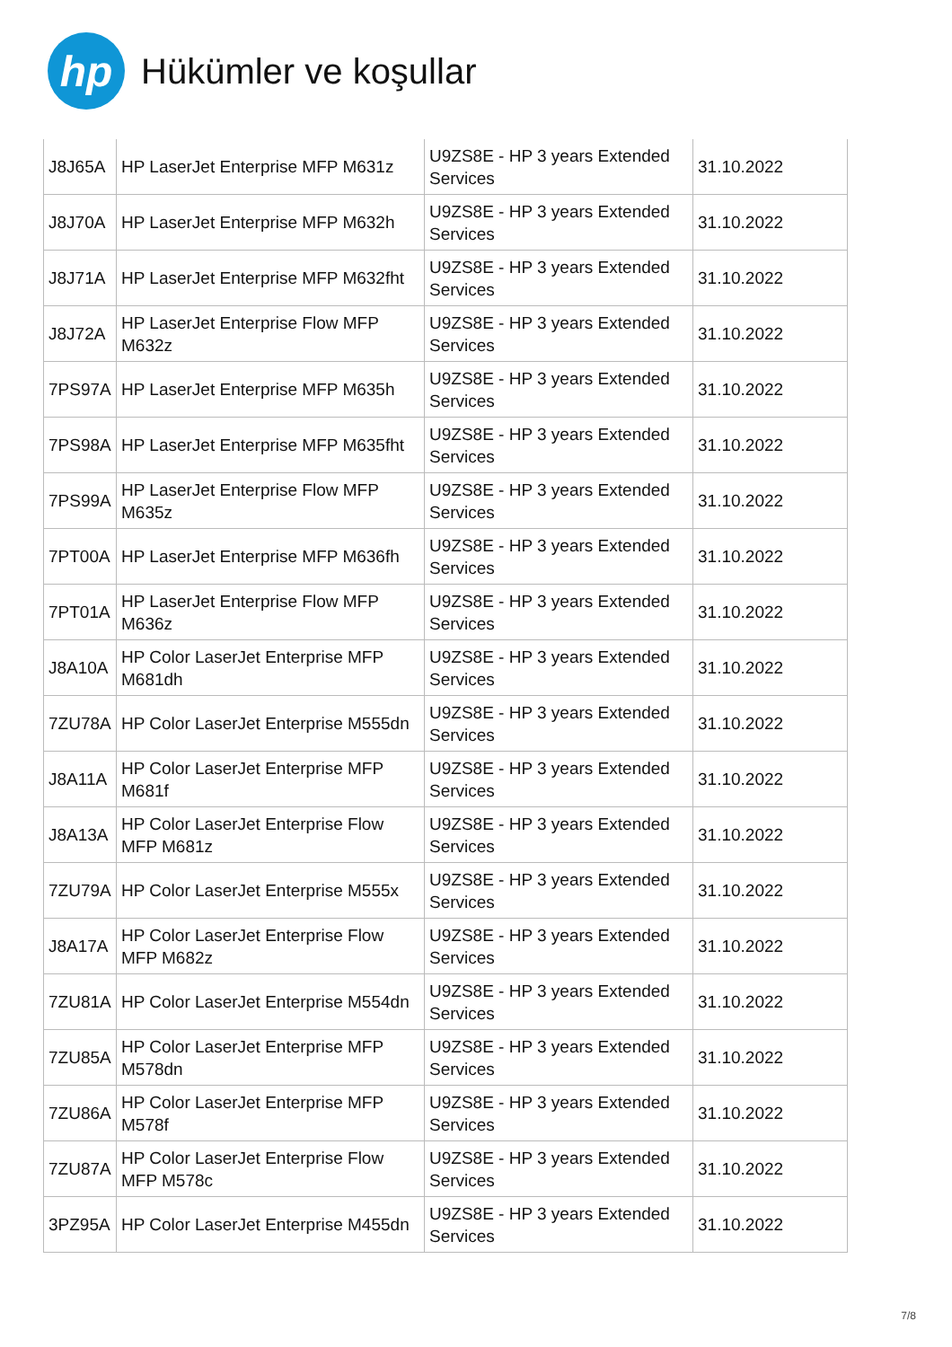hp
Hükümler ve koşullar
| J8J65A | HP LaserJet Enterprise MFP M631z | U9ZS8E - HP 3 years Extended Services | 31.10.2022 |
| J8J70A | HP LaserJet Enterprise MFP M632h | U9ZS8E - HP 3 years Extended Services | 31.10.2022 |
| J8J71A | HP LaserJet Enterprise MFP M632fht | U9ZS8E - HP 3 years Extended Services | 31.10.2022 |
| J8J72A | HP LaserJet Enterprise Flow MFP M632z | U9ZS8E - HP 3 years Extended Services | 31.10.2022 |
| 7PS97A | HP LaserJet Enterprise MFP M635h | U9ZS8E - HP 3 years Extended Services | 31.10.2022 |
| 7PS98A | HP LaserJet Enterprise MFP M635fht | U9ZS8E - HP 3 years Extended Services | 31.10.2022 |
| 7PS99A | HP LaserJet Enterprise Flow MFP M635z | U9ZS8E - HP 3 years Extended Services | 31.10.2022 |
| 7PT00A | HP LaserJet Enterprise MFP M636fh | U9ZS8E - HP 3 years Extended Services | 31.10.2022 |
| 7PT01A | HP LaserJet Enterprise Flow MFP M636z | U9ZS8E - HP 3 years Extended Services | 31.10.2022 |
| J8A10A | HP Color LaserJet Enterprise MFP M681dh | U9ZS8E - HP 3 years Extended Services | 31.10.2022 |
| 7ZU78A | HP Color LaserJet Enterprise M555dn | U9ZS8E - HP 3 years Extended Services | 31.10.2022 |
| J8A11A | HP Color LaserJet Enterprise MFP M681f | U9ZS8E - HP 3 years Extended Services | 31.10.2022 |
| J8A13A | HP Color LaserJet Enterprise Flow MFP M681z | U9ZS8E - HP 3 years Extended Services | 31.10.2022 |
| 7ZU79A | HP Color LaserJet Enterprise M555x | U9ZS8E - HP 3 years Extended Services | 31.10.2022 |
| J8A17A | HP Color LaserJet Enterprise Flow MFP M682z | U9ZS8E - HP 3 years Extended Services | 31.10.2022 |
| 7ZU81A | HP Color LaserJet Enterprise M554dn | U9ZS8E - HP 3 years Extended Services | 31.10.2022 |
| 7ZU85A | HP Color LaserJet Enterprise MFP M578dn | U9ZS8E - HP 3 years Extended Services | 31.10.2022 |
| 7ZU86A | HP Color LaserJet Enterprise MFP M578f | U9ZS8E - HP 3 years Extended Services | 31.10.2022 |
| 7ZU87A | HP Color LaserJet Enterprise Flow MFP M578c | U9ZS8E - HP 3 years Extended Services | 31.10.2022 |
| 3PZ95A | HP Color LaserJet Enterprise M455dn | U9ZS8E - HP 3 years Extended Services | 31.10.2022 |
7/8